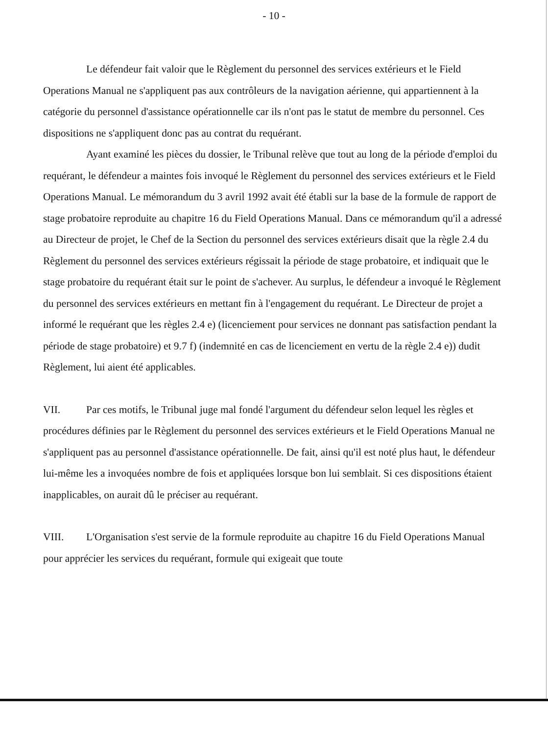- 10 -
Le défendeur fait valoir que le Règlement du personnel des services extérieurs et le Field Operations Manual ne s'appliquent pas aux contrôleurs de la navigation aérienne, qui appartiennent à la catégorie du personnel d'assistance opérationnelle car ils n'ont pas le statut de membre du personnel. Ces dispositions ne s'appliquent donc pas au contrat du requérant.
Ayant examiné les pièces du dossier, le Tribunal relève que tout au long de la période d'emploi du requérant, le défendeur a maintes fois invoqué le Règlement du personnel des services extérieurs et le Field Operations Manual. Le mémorandum du 3 avril 1992 avait été établi sur la base de la formule de rapport de stage probatoire reproduite au chapitre 16 du Field Operations Manual. Dans ce mémorandum qu'il a adressé au Directeur de projet, le Chef de la Section du personnel des services extérieurs disait que la règle 2.4 du Règlement du personnel des services extérieurs régissait la période de stage probatoire, et indiquait que le stage probatoire du requérant était sur le point de s'achever. Au surplus, le défendeur a invoqué le Règlement du personnel des services extérieurs en mettant fin à l'engagement du requérant. Le Directeur de projet a informé le requérant que les règles 2.4 e) (licenciement pour services ne donnant pas satisfaction pendant la période de stage probatoire) et 9.7 f) (indemnité en cas de licenciement en vertu de la règle 2.4 e)) dudit Règlement, lui aient été applicables.
VII. Par ces motifs, le Tribunal juge mal fondé l'argument du défendeur selon lequel les règles et procédures définies par le Règlement du personnel des services extérieurs et le Field Operations Manual ne s'appliquent pas au personnel d'assistance opérationnelle. De fait, ainsi qu'il est noté plus haut, le défendeur lui-même les a invoquées nombre de fois et appliquées lorsque bon lui semblait. Si ces dispositions étaient inapplicables, on aurait dû le préciser au requérant.
VIII. L'Organisation s'est servie de la formule reproduite au chapitre 16 du Field Operations Manual pour apprécier les services du requérant, formule qui exigeait que toute